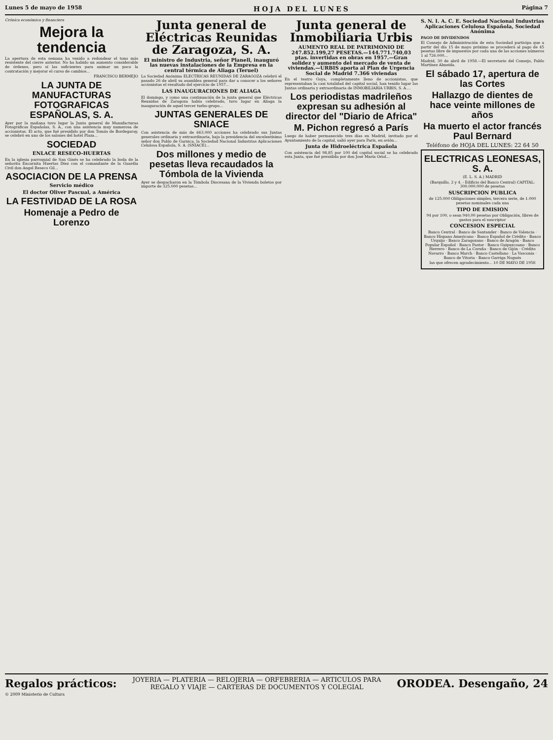Lunes 5 de mayo de 1958 HOJA DEL LUNES Página 7
Crónica económica y financiera
Mejora la tendencia
La apertura de esta semana ha venido a redondear el tono más resistente del cierre anterior. No ha habido un aumento considerable de órdenes, pero sí las suficientes para animar un poco la contratación y mejorar el curso de cambios...
FRANCISCO BERMEJO
LA JUNTA DE MANUFACTURAS FOTOGRAFICAS ESPAÑOLAS, S. A.
Ayer por la mañana tuvo lugar la Junta general de Manufacturas Fotográficas Españolas, S. A., con una asistencia muy numerosa de accionistas. El acto, que fué presidido por don Tomás de Bordegaray, se celebró en uno de los salones del hotel Plaza...
SOCIEDAD
ENLACE RESECO-HUERTAS
En la iglesia parroquial de San Ginés se ha celebrado la boda de la señorita Encarnita Huertas Díez con el comandante de la Guardia Civil don Angel Reseco Gil...
ASOCIACION DE LA PRENSA
Servicio médico
El doctor Oliver Pascual, a América
LA FESTIVIDAD DE LA ROSA
Homenaje a Pedro de Lorenzo
Junta general de Eléctricas Reunidas de Zaragoza, S. A.
El ministro de Industria, señor Planell, inauguró las nuevas instalaciones de la Empresa en la central térmica de Aliaga (Teruel)
La Sociedad Anónima ELECTRICAS REUNIDAS DE ZARAGOZA celebró el pasado 26 de abril su asamblea general para dar a conocer a los señores accionistas el resultado del ejercicio de 1957...
LAS INAUGURACIONES DE ALIAGA
El domingo, y como una continuación de la junta general que Eléctricas Reunidas de Zaragoza había celebrado, tuvo lugar en Aliaga la inauguración de aquel tercer turbo-grupo...
JUNTAS GENERALES DE SNIACE
Con asistencia de más de 663.000 acciones ha celebrado sus Juntas generales ordinaria y extraordinaria, bajo la presidencia del excelentísimo señor don Pablo de Garnica, la Sociedad Nacional Industrias Aplicaciones Celulosa Española, S. A. (SNIACE)...
Dos millones y medio de pesetas lleva recaudados la Tómbola de la Vivienda
Ayer se despacharon en la Tómbola Diocesana de la Vivienda boletos por importe de 325.000 pesetas...
Junta general de Inmobiliaria Urbis
AUMENTO REAL DE PATRIMONIO DE 247.852.199,27 PESETAS.—144.771.740,03 ptas. invertidas en obras en 1957.—Gran solidez y aumento del mercado de venta de viviendas.—URBIS aporta al Plan de Urgencia Social de Madrid 7.366 viviendas
En el teatro Goya, completamente lleno de accionistas, que representaban la casi totalidad del capital social, han tenido lugar las Juntas ordinaria y extraordinaria de INMOBILIARIA URBIS, S. A....
Los periodistas madrileños expresan su adhesión al director del "Diario de Africa"
M. Pichon regresó a París
Luego de haber permanecido tres días en Madrid, invitado por el Ayuntamiento de la capital, salió ayer para París, en avión...
Junta de Hidroeléctrica Española
Con asistencia del 98,85 por 100 del capital social se ha celebrado esta Junta, que fué presidida por don José María Oriol...
S. N. I. A. C. E. Sociedad Nacional Industrias Aplicaciones Celulosa Española, Sociedad Anónima
PAGO DE DIVIDENDOS
El Consejo de Administración de esta Sociedad participa que a partir del día 15 de mayo próximo se procederá al pago de 45 pesetas libre de impuestos por cada una de las acciones números 1 al 726.000...
Madrid, 30 de abril de 1958.—El secretario del Consejo, Pablo Martínez Almeida.
El sábado 17, apertura de las Cortes
Hallazgo de dientes de hace veinte millones de años
Ha muerto el actor francés Paul Bernard
Teléfono de HOJA DEL LUNES: 22 64 50
ELECTRICAS LEONESAS, S. A.
(E. L. S. A.) MADRID
(Barquillo, 2 y 4. - Edificio del Banco Central) CAPITAL: 300.000.000 de pesetas
SUSCRIPCION PUBLICA
de 125.000 Obligaciones simples, tercera serie, de 1.000 pesetas nominales cada una
TIPO DE EMISION
94 por 100, o sean 940,00 pesetas por Obligación, libres de gastos para el suscriptor
CONCESION ESPECIAL
Banco Central · Banco de Santander · Banco de Valencia · Banco Hispano Americano · Banco Español de Crédito · Banco Urquijo · Banco Zaragozano · Banco de Aragón · Banco Popular Español · Banco Pastor · Banco Guipuzcoano · Banco Herrero · Banco de La Coruña · Banco de Gijón · Crédito Navarro · Banco March · Banco Castellano · La Vasconia · Banco de Vitoria · Banco Garriga Nogués
las que ofrecen agradecimiento... 10 DE MAYO DE 1958
Regalos prácticos: JOYERIA — PLATERIA — RELOJERIA — ORFEBRERIA — ARTICULOS PARA
REGALO Y VIAJE — CARTERAS DE DOCUMENTOS Y COLEGIAL ORODEA. Desengaño, 24
© 2009 Ministerio de Cultura